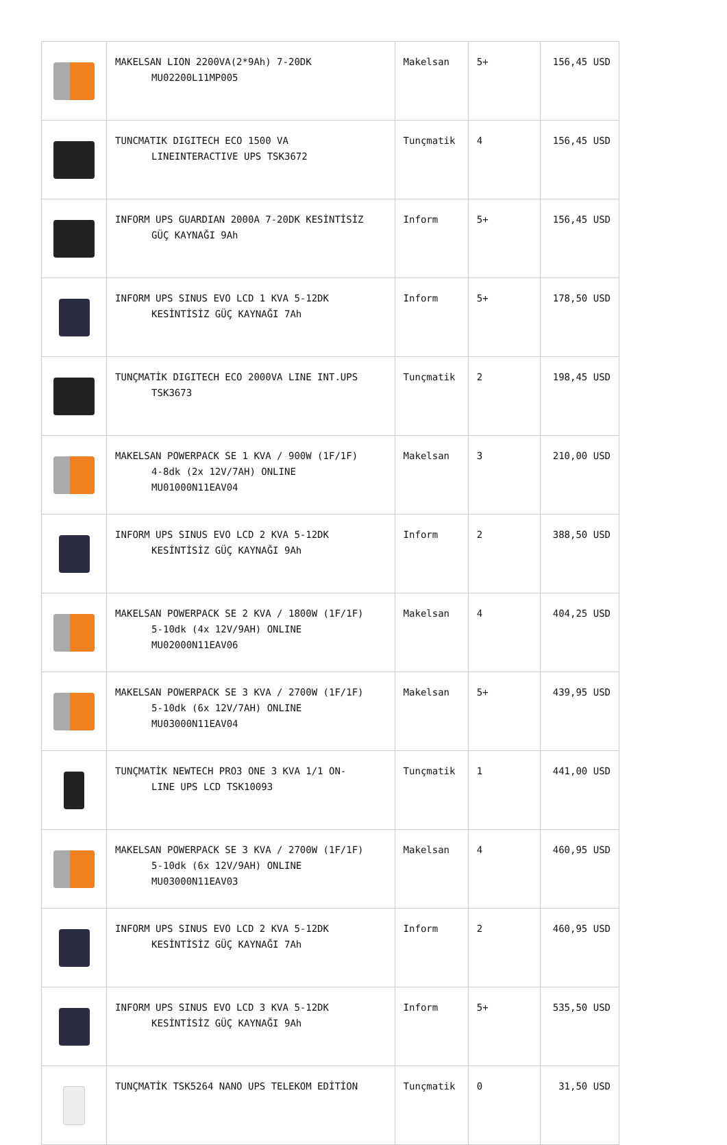| | MAKELSAN LION 2200VA(2*9Ah) 7-20DK MU02200L11MP005 | Makelsan | 5+ | 156,45 USD |
| | TUNCMATIK DIGITECH ECO 1500 VA LINEINTERACTIVE UPS TSK3672 | Tunçmatik | 4 | 156,45 USD |
| | INFORM UPS GUARDIAN 2000A 7-20DK KESİNTİSİZ GÜÇ KAYNAĞI 9Ah | Inform | 5+ | 156,45 USD |
| | INFORM UPS SINUS EVO LCD 1 KVA 5-12DK KESİNTİSİZ GÜÇ KAYNAĞI 7Ah | Inform | 5+ | 178,50 USD |
| | TUNÇMATİK DIGITECH ECO 2000VA LINE INT.UPS TSK3673 | Tunçmatik | 2 | 198,45 USD |
| | MAKELSAN POWERPACK SE 1 KVA / 900W (1F/1F) 4-8dk (2x 12V/7AH) ONLINE MU01000N11EAV04 | Makelsan | 3 | 210,00 USD |
| | INFORM UPS SINUS EVO LCD 2 KVA 5-12DK KESİNTİSİZ GÜÇ KAYNAĞI 9Ah | Inform | 2 | 388,50 USD |
| | MAKELSAN POWERPACK SE 2 KVA / 1800W (1F/1F) 5-10dk (4x 12V/9AH) ONLINE MU02000N11EAV06 | Makelsan | 4 | 404,25 USD |
| | MAKELSAN POWERPACK SE 3 KVA / 2700W (1F/1F) 5-10dk (6x 12V/7AH) ONLINE MU03000N11EAV04 | Makelsan | 5+ | 439,95 USD |
| | TUNÇMATİK NEWTECH PRO3 ONE 3 KVA 1/1 ON- LINE UPS LCD TSK10093 | Tunçmatik | 1 | 441,00 USD |
| | MAKELSAN POWERPACK SE 3 KVA / 2700W (1F/1F) 5-10dk (6x 12V/9AH) ONLINE MU03000N11EAV03 | Makelsan | 4 | 460,95 USD |
| | INFORM UPS SINUS EVO LCD 2 KVA 5-12DK KESİNTİSİZ GÜÇ KAYNAĞI 7Ah | Inform | 2 | 460,95 USD |
| | INFORM UPS SINUS EVO LCD 3 KVA 5-12DK KESİNTİSİZ GÜÇ KAYNAĞI 9Ah | Inform | 5+ | 535,50 USD |
| | TUNÇMATİK TSK5264 NANO UPS TELEKOM EDİTİON | Tunçmatik | 0 | 31,50 USD |